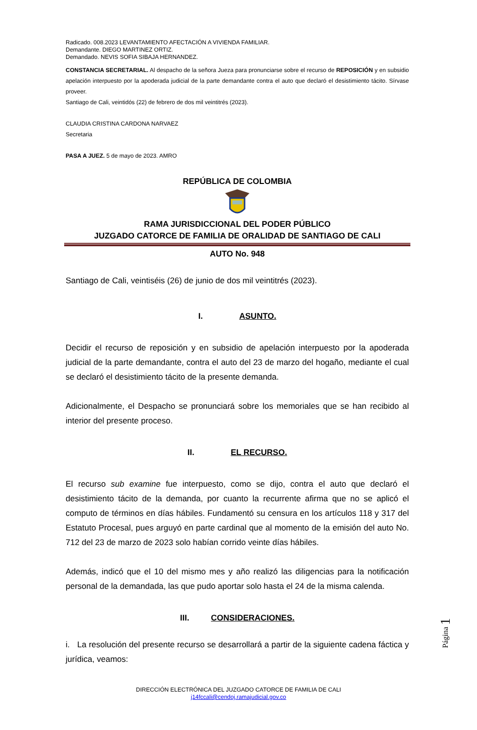Radicado. 008.2023 LEVANTAMIENTO AFECTACIÓN A VIVIENDA FAMILIAR.
Demandante. DIEGO MARTINEZ ORTIZ.
Demandado. NEVIS SOFIA SIBAJA HERNANDEZ.
CONSTANCIA SECRETARIAL. Al despacho de la señora Jueza para pronunciarse sobre el recurso de REPOSICIÓN y en subsidio apelación interpuesto por la apoderada judicial de la parte demandante contra el auto que declaró el desistimiento tácito. Sírvase proveer.
Santiago de Cali, veintidós (22) de febrero de dos mil veintitrés (2023).
CLAUDIA CRISTINA CARDONA NARVAEZ
Secretaria
PASA A JUEZ. 5 de mayo de 2023. AMRO
REPÚBLICA DE COLOMBIA
RAMA JURISDICCIONAL DEL PODER PÚBLICO
JUZGADO CATORCE DE FAMILIA DE ORALIDAD DE SANTIAGO DE CALI
AUTO No. 948
Santiago de Cali, veintiséis (26) de junio de dos mil veintitrés (2023).
I. ASUNTO.
Decidir el recurso de reposición y en subsidio de apelación interpuesto por la apoderada judicial de la parte demandante, contra el auto del 23 de marzo del hogaño, mediante el cual se declaró el desistimiento tácito de la presente demanda.
Adicionalmente, el Despacho se pronunciará sobre los memoriales que se han recibido al interior del presente proceso.
II. EL RECURSO.
El recurso sub examine fue interpuesto, como se dijo, contra el auto que declaró el desistimiento tácito de la demanda, por cuanto la recurrente afirma que no se aplicó el computo de términos en días hábiles. Fundamentó su censura en los artículos 118 y 317 del Estatuto Procesal, pues arguyó en parte cardinal que al momento de la emisión del auto No. 712 del 23 de marzo de 2023 solo habían corrido veinte días hábiles.
Además, indicó que el 10 del mismo mes y año realizó las diligencias para la notificación personal de la demandada, las que pudo aportar solo hasta el 24 de la misma calenda.
III. CONSIDERACIONES.
i. La resolución del presente recurso se desarrollará a partir de la siguiente cadena fáctica y jurídica, veamos:
Página 1
DIRECCIÓN ELECTRÓNICA DEL JUZGADO CATORCE DE FAMILIA DE CALI
j14fccali@cendoj.ramajudicial.gov.co